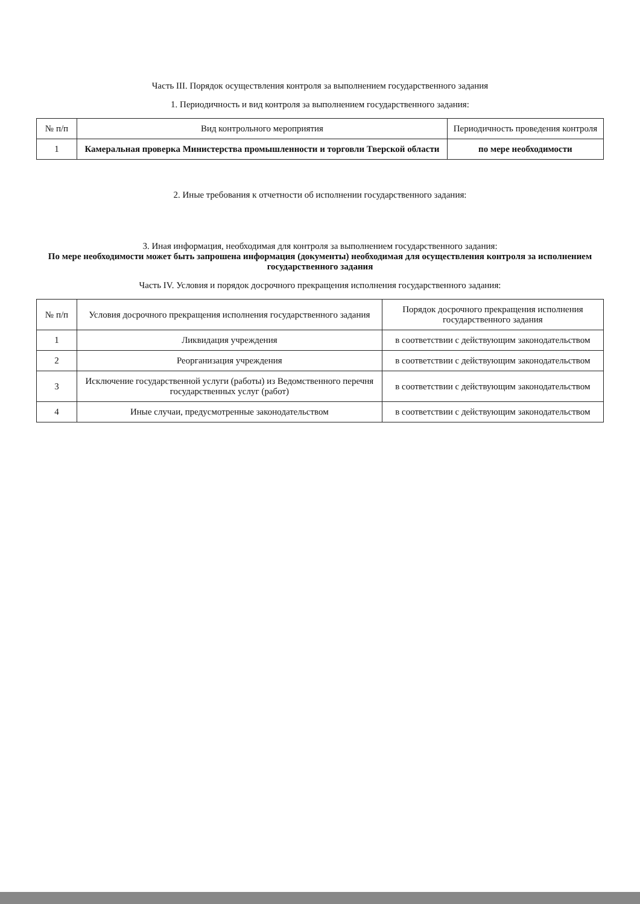Часть III. Порядок осуществления контроля за выполнением государственного задания
1. Периодичность и вид контроля за выполнением государственного задания:
| № п/п | Вид контрольного мероприятия | Периодичность проведения контроля |
| --- | --- | --- |
| 1 | Камеральная проверка Министерства промышленности и торговли Тверской области | по мере необходимости |
2. Иные требования к отчетности об исполнении государственного задания:
3. Иная информация, необходимая для контроля за выполнением государственного задания:
По мере необходимости может быть запрошена информация (документы) необходимая для осуществления контроля за исполнением государственного задания
Часть IV. Условия и порядок досрочного прекращения исполнения государственного задания:
| № п/п | Условия досрочного прекращения исполнения государственного задания | Порядок досрочного прекращения исполнения государственного задания |
| --- | --- | --- |
| 1 | Ликвидация учреждения | в соответствии с действующим законодательством |
| 2 | Реорганизация учреждения | в соответствии с действующим законодательством |
| 3 | Исключение государственной услуги (работы) из Ведомственного перечня государственных услуг (работ) | в соответствии с действующим законодательством |
| 4 | Иные случаи, предусмотренные законодательством | в соответствии с действующим законодательством |